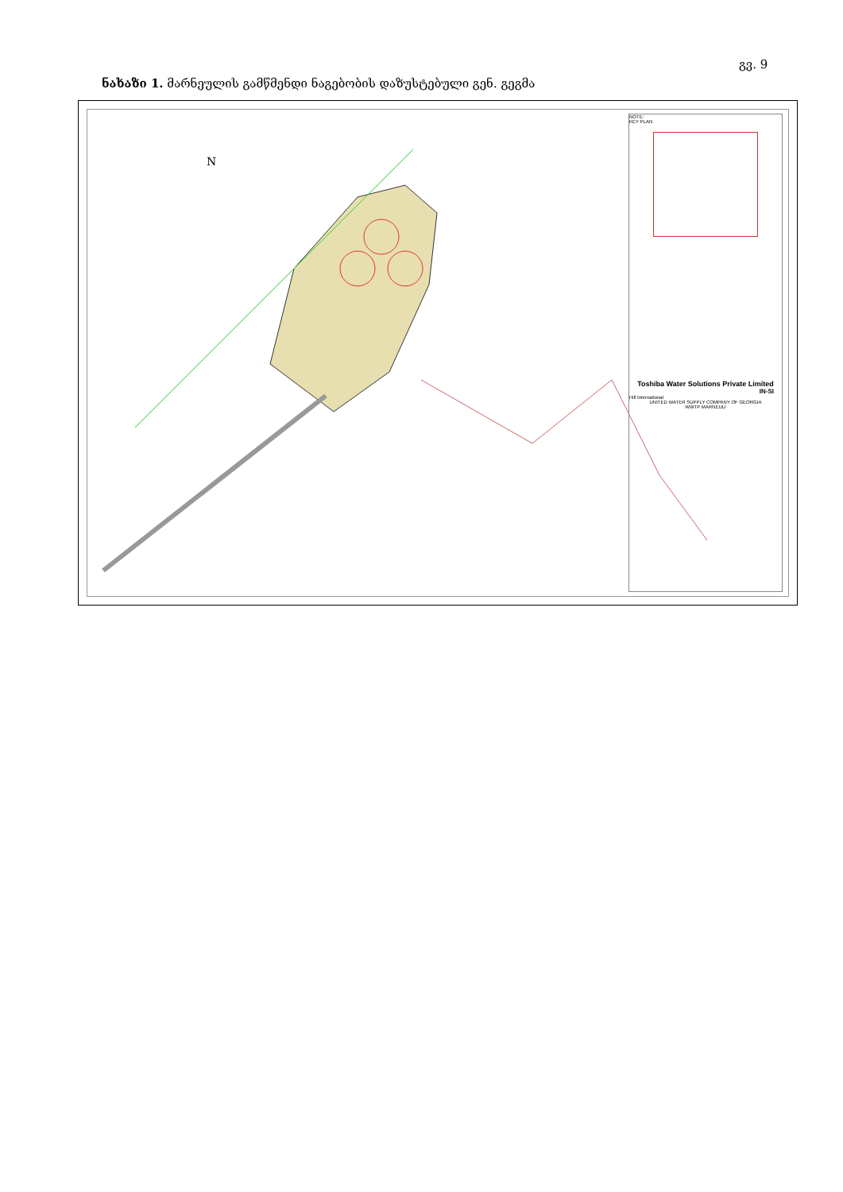გვ. 9
ნახაზი 1. მარნეულის გამწმენდი ნაგებობის დაზუსტებული გენ. გეგმა
N
NOTE:
KEY PLAN
Toshiba Water Solutions Private Limited
IN-SI
Hill International
UNITED WATER SUPPLY COMPANY OF GEORGIA
WWTP MARNEULI